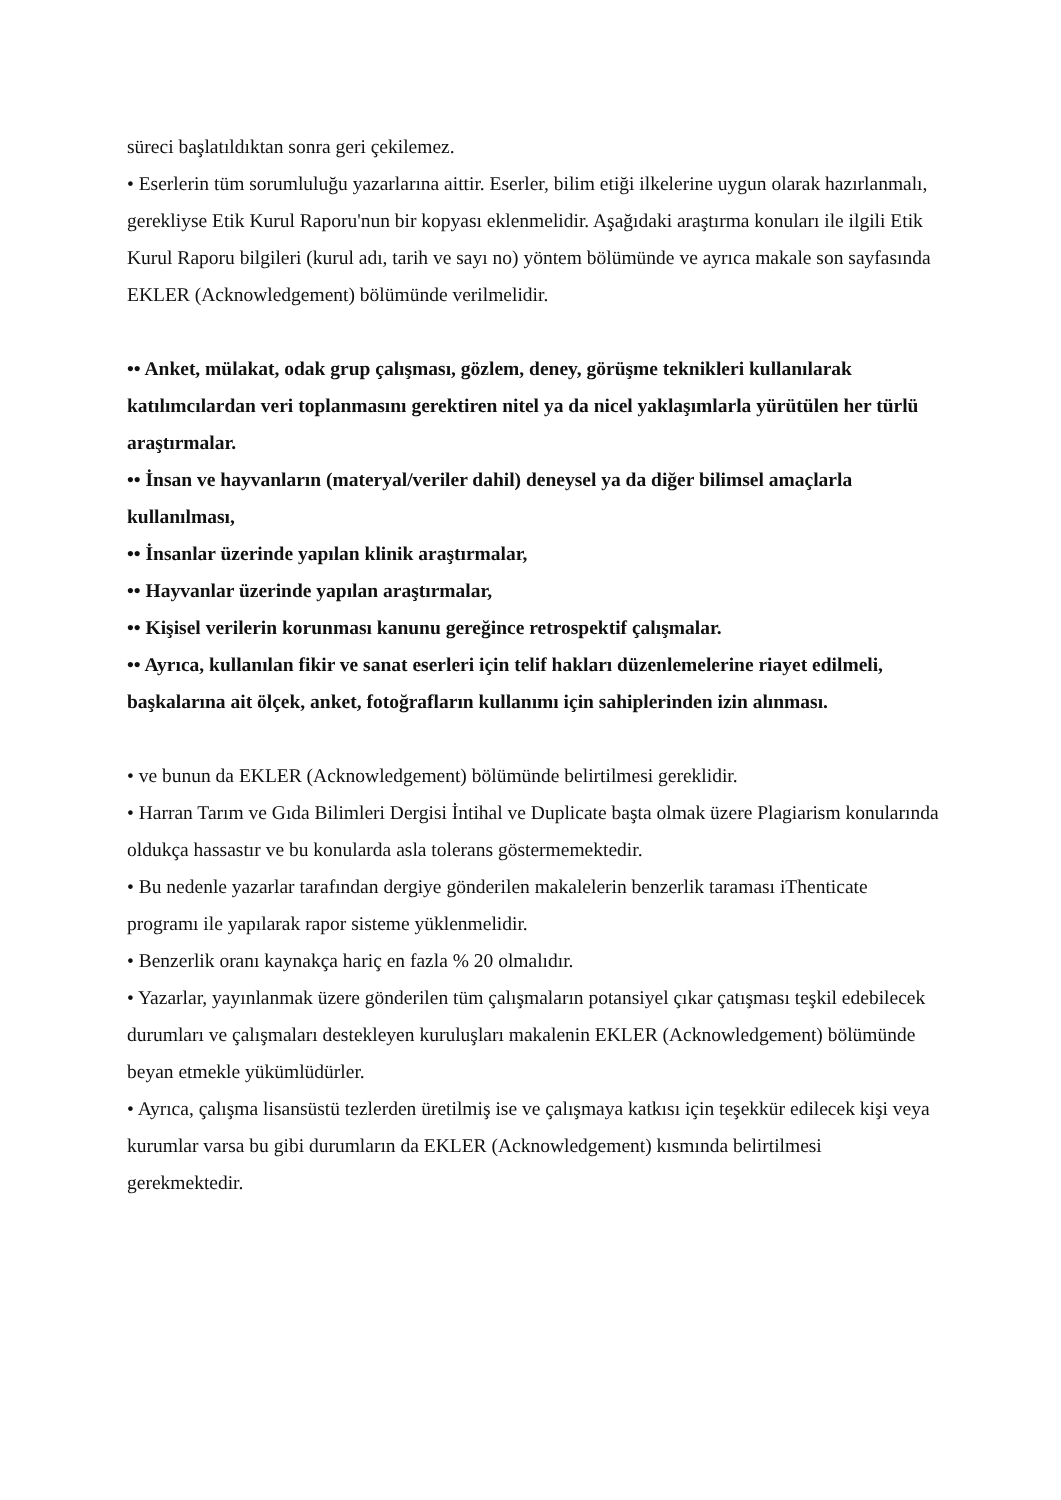süreci başlatıldıktan sonra geri çekilemez.
• Eserlerin tüm sorumluluğu yazarlarına aittir. Eserler, bilim etiği ilkelerine uygun olarak hazırlanmalı, gerekliyse Etik Kurul Raporu'nun bir kopyası eklenmelidir. Aşağıdaki araştırma konuları ile ilgili Etik Kurul Raporu bilgileri (kurul adı, tarih ve sayı no) yöntem bölümünde ve ayrıca makale son sayfasında EKLER (Acknowledgement) bölümünde verilmelidir.
•• Anket, mülakat, odak grup çalışması, gözlem, deney, görüşme teknikleri kullanılarak katılımcılardan veri toplanmasını gerektiren nitel ya da nicel yaklaşımlarla yürütülen her türlü araştırmalar.
•• İnsan ve hayvanların (materyal/veriler dahil) deneysel ya da diğer bilimsel amaçlarla kullanılması,
•• İnsanlar üzerinde yapılan klinik araştırmalar,
•• Hayvanlar üzerinde yapılan araştırmalar,
•• Kişisel verilerin korunması kanunu gereğince retrospektif çalışmalar.
•• Ayrıca, kullanılan fikir ve sanat eserleri için telif hakları düzenlemelerine riayet edilmeli, başkalarına ait ölçek, anket, fotoğrafların kullanımı için sahiplerinden izin alınması.
• ve bunun da EKLER (Acknowledgement) bölümünde belirtilmesi gereklidir.
• Harran Tarım ve Gıda Bilimleri Dergisi İntihal ve Duplicate başta olmak üzere Plagiarism konularında oldukça hassastır ve bu konularda asla tolerans göstermemektedir.
• Bu nedenle yazarlar tarafından dergiye gönderilen makalelerin benzerlik taraması iThenticate programı ile yapılarak rapor sisteme yüklenmelidir.
• Benzerlik oranı kaynakça hariç en fazla % 20 olmalıdır.
• Yazarlar, yayınlanmak üzere gönderilen tüm çalışmaların potansiyel çıkar çatışması teşkil edebilecek durumları ve çalışmaları destekleyen kuruluşları makalenin EKLER (Acknowledgement) bölümünde beyan etmekle yükümlüdürler.
• Ayrıca, çalışma lisansüstü tezlerden üretilmiş ise ve çalışmaya katkısı için teşekkür edilecek kişi veya kurumlar varsa bu gibi durumların da EKLER (Acknowledgement) kısmında belirtilmesi gerekmektedir.